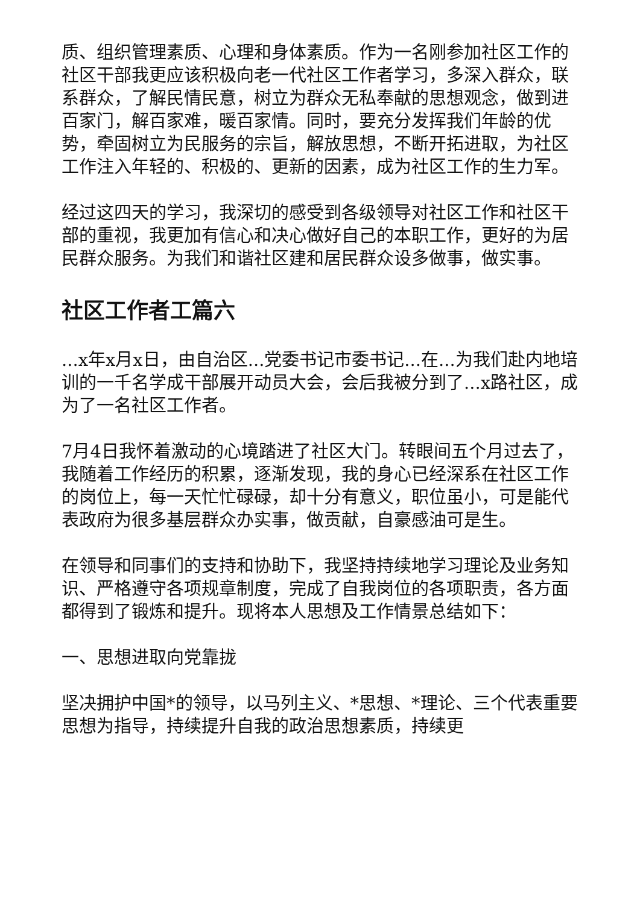质、组织管理素质、心理和身体素质。作为一名刚参加社区工作的社区干部我更应该积极向老一代社区工作者学习，多深入群众，联系群众，了解民情民意，树立为群众无私奉献的思想观念，做到进百家门，解百家难，暖百家情。同时，要充分发挥我们年龄的优势，牵固树立为民服务的宗旨，解放思想，不断开拓进取，为社区工作注入年轻的、积极的、更新的因素，成为社区工作的生力军。
经过这四天的学习，我深切的感受到各级领导对社区工作和社区干部的重视，我更加有信心和决心做好自己的本职工作，更好的为居民群众服务。为我们和谐社区建和居民群众设多做事，做实事。
社区工作者工篇六
...x年x月x日，由自治区...党委书记市委书记...在...为我们赴内地培训的一千名学成干部展开动员大会，会后我被分到了...x路社区，成为了一名社区工作者。
7月4日我怀着激动的心境踏进了社区大门。转眼间五个月过去了，我随着工作经历的积累，逐渐发现，我的身心已经深系在社区工作的岗位上，每一天忙忙碌碌，却十分有意义，职位虽小，可是能代表政府为很多基层群众办实事，做贡献，自豪感油可是生。
在领导和同事们的支持和协助下，我坚持持续地学习理论及业务知识、严格遵守各项规章制度，完成了自我岗位的各项职责，各方面都得到了锻炼和提升。现将本人思想及工作情景总结如下：
一、思想进取向党靠拢
坚决拥护中国*的领导，以马列主义、*思想、*理论、三个代表重要思想为指导，持续提升自我的政治思想素质，持续更